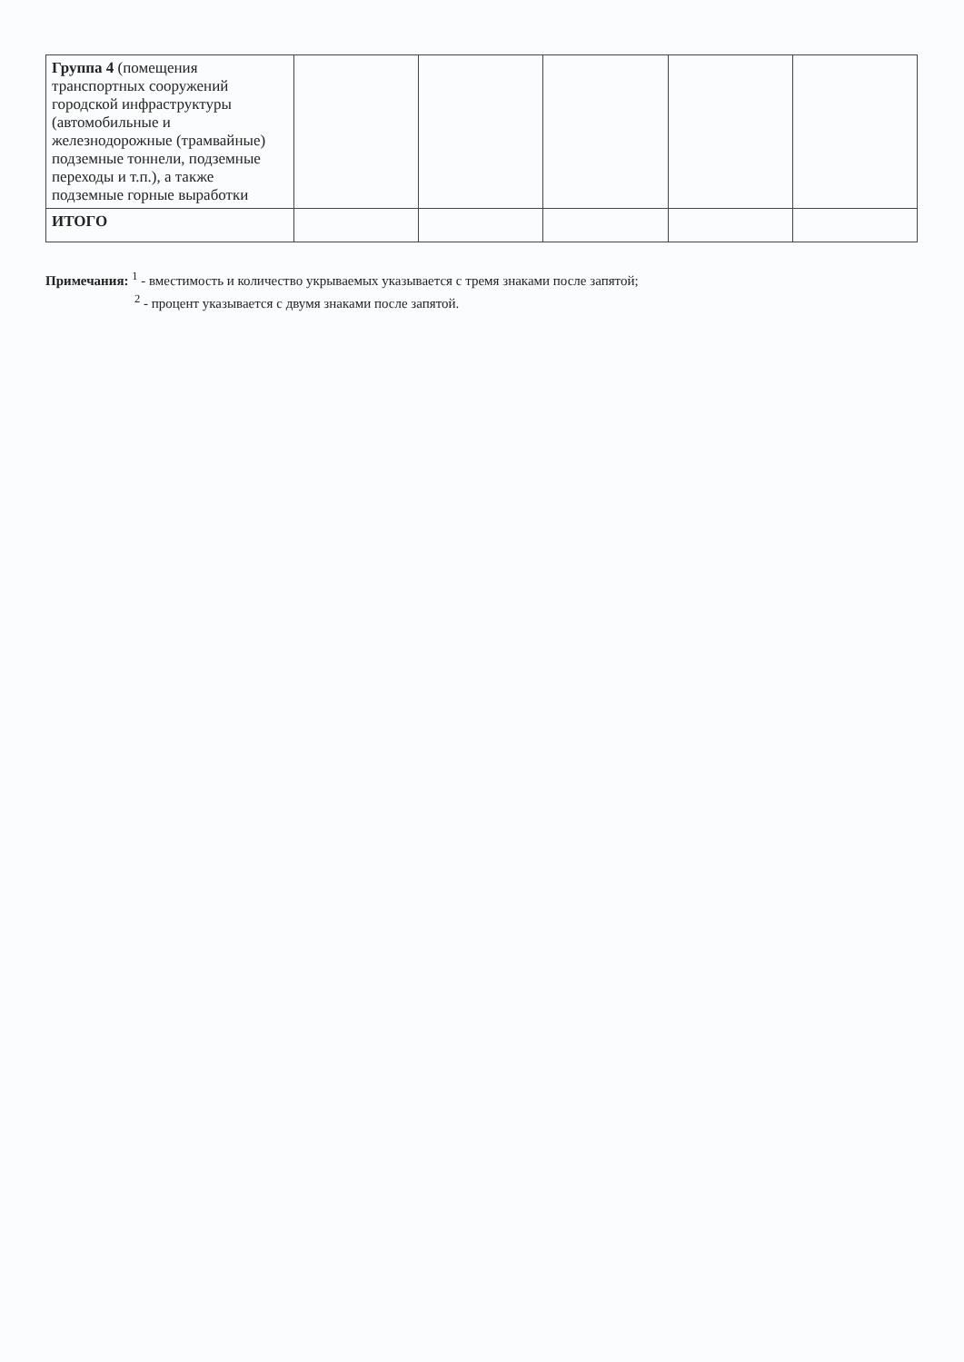| Группа 4 (помещения транспортных сооружений городской инфраструктуры (автомобильные и железнодорожные (трамвайные) подземные тоннели, подземные переходы и т.п.), а также подземные горные выработки | | | | | |
| ИТОГО | | | | | |
Примечания: <sup>1</sup> - вместимость и количество укрываемых указывается с тремя знаками после запятой;
<sup>2</sup> - процент указывается с двумя знаками после запятой.